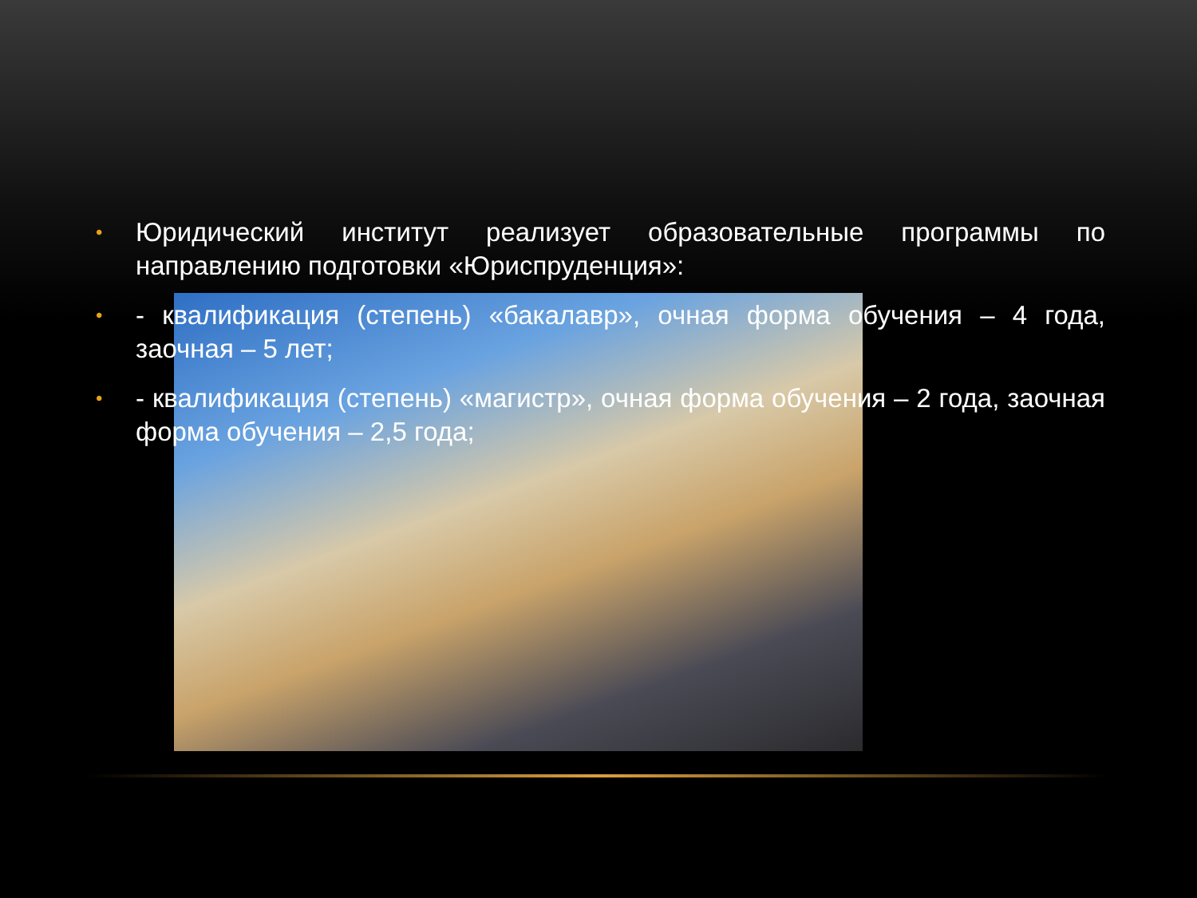• Юридический институт реализует образовательные программы по направлению подготовки «Юриспруденция»:
• - квалификация (степень) «бакалавр», очная форма обучения – 4 года, заочная – 5 лет;
• - квалификация (степень) «магистр», очная форма обучения – 2 года, заочная форма обучения – 2,5 года;